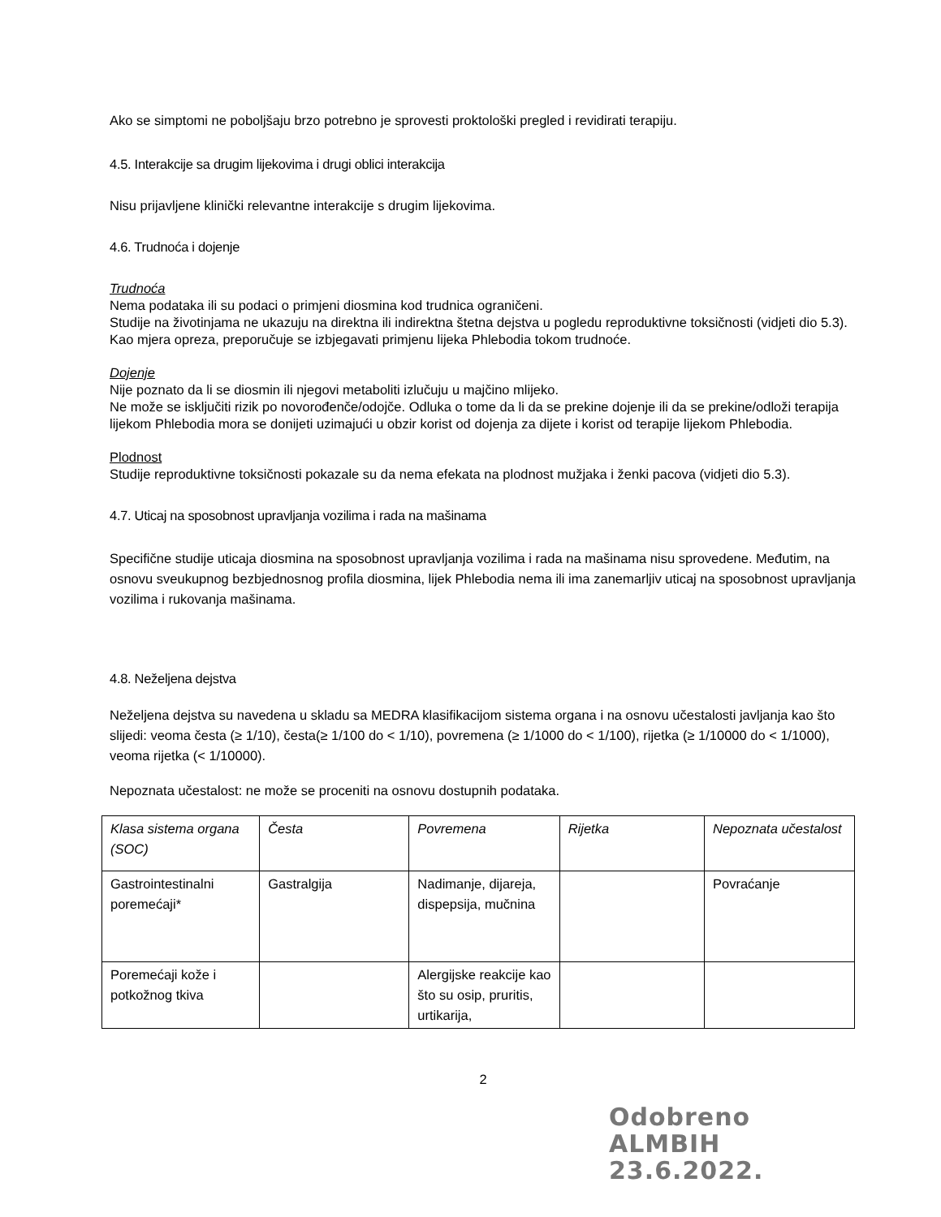Ako se simptomi ne poboljšaju brzo potrebno je sprovesti proktološki pregled i revidirati terapiju.
4.5. Interakcije sa drugim lijekovima i drugi oblici interakcija
Nisu prijavljene klinički relevantne interakcije s drugim lijekovima.
4.6. Trudnoća i dojenje
Trudnoća
Nema podataka ili su podaci o primjeni diosmina kod trudnica ograničeni.
Studije na životinjama ne ukazuju na direktna ili indirektna štetna dejstva u pogledu reproduktivne toksičnosti (vidjeti dio 5.3).
Kao mjera opreza, preporučuje se izbjegavati primjenu lijeka Phlebodia tokom trudnoće.
Dojenje
Nije poznato da li se diosmin ili njegovi metaboliti izlučuju u majčino mlijeko.
Ne može se isključiti rizik po novorođenče/odojče. Odluka o tome da li da se prekine dojenje ili da se prekine/odloži terapija lijekom Phlebodia mora se donijeti uzimajući u obzir korist od dojenja za dijete i korist od terapije lijekom Phlebodia.
Plodnost
Studije reproduktivne toksičnosti pokazale su da nema efekata na plodnost mužjaka i ženki pacova (vidjeti dio 5.3).
4.7. Uticaj na sposobnost upravljanja vozilima i rada na mašinama
Specifične studije uticaja diosmina na sposobnost upravljanja vozilima i rada na mašinama nisu sprovedene. Međutim, na osnovu sveukupnog bezbjednosnog profila diosmina, lijek Phlebodia nema ili ima zanemarljiv uticaj na sposobnost upravljanja vozilima i rukovanja mašinama.
4.8. Neželjena dejstva
Neželjena dejstva su navedena u skladu sa MEDRA klasifikacijom sistema organa i na osnovu učestalosti javljanja kao što slijedi: veoma česta (≥ 1/10), česta(≥ 1/100 do < 1/10), povremena (≥ 1/1000 do < 1/100), rijetka (≥ 1/10000 do < 1/1000), veoma rijetka (< 1/10000).
Nepoznata učestalost: ne može se proceniti na osnovu dostupnih podataka.
| Klasa sistema organa (SOC) | Česta | Povremena | Rijetka | Nepoznata učestalost |
| Gastrointestinalni poremećaji* | Gastralgija | Nadimanje, dijareja, dispepsija, mučnina | | Povraćanje |
| Poremećaji kože i potkožnog tkiva | | Alergijske reakcije kao što su osip, pruritis, urtikarija, | | |
2
Odobreno
ALMBIH
23.6.2022.